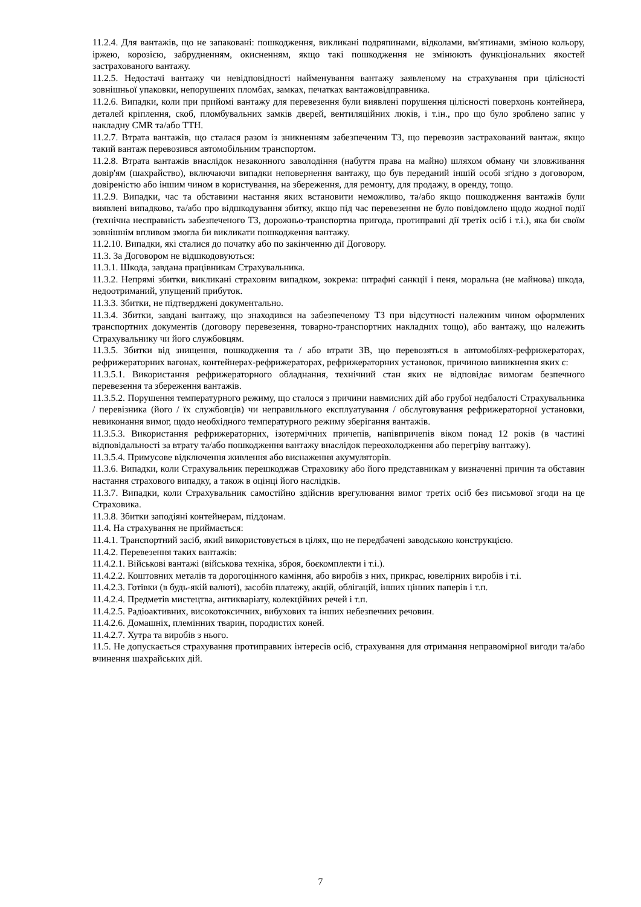11.2.4. Для вантажів, що не запаковані: пошкодження, викликані подряпинами, відколами, вм'ятинами, зміною кольору, іржею, корозією, забрудненням, окисненням, якщо такі пошкодження не змінюють функціональних якостей застрахованого вантажу.
11.2.5. Недостачі вантажу чи невідповідності найменування вантажу заявленому на страхування при цілісності зовнішньої упаковки, непорушених пломбах, замках, печатках вантажовідправника.
11.2.6. Випадки, коли при прийомі вантажу для перевезення були виявлені порушення цілісності поверхонь контейнера, деталей кріплення, скоб, пломбувальних замків дверей, вентиляційних люків, і т.ін., про що було зроблено запис у накладну CMR та/або ТТН.
11.2.7. Втрата вантажів, що сталася разом із зникненням забезпеченим ТЗ, що перевозив застрахований вантаж, якщо такий вантаж перевозився автомобільним транспортом.
11.2.8. Втрата вантажів внаслідок незаконного заволодіння (набуття права на майно) шляхом обману чи зловживання довір'ям (шахрайство), включаючи випадки неповернення вантажу, що був переданий іншій особі згідно з договором, довіреністю або іншим чином в користування, на збереження, для ремонту, для продажу, в оренду, тощо.
11.2.9. Випадки, час та обставини настання яких встановити неможливо, та/або якщо пошкодження вантажів були виявлені випадково, та/або про відшкодування збитку, якщо під час перевезення не було повідомлено щодо жодної події (технічна несправність забезпеченого ТЗ, дорожньо-транспортна пригода, протиправні дії третіх осіб і т.і.), яка би своїм зовнішнім впливом змогла би викликати пошкодження вантажу.
11.2.10. Випадки, які сталися до початку або по закінченню дії Договору.
11.3. За Договором не відшкодовуються:
11.3.1. Шкода, завдана працівникам Страхувальника.
11.3.2. Непрямі збитки, викликані страховим випадком, зокрема: штрафні санкції і пеня, моральна (не майнова) шкода, недоотриманий, упущений прибуток.
11.3.3. Збитки, не підтверджені документально.
11.3.4. Збитки, завдані вантажу, що знаходився на забезпеченому ТЗ при відсутності належним чином оформлених транспортних документів (договору перевезення, товарно-транспортних накладних тощо), або вантажу, що належить Страхувальнику чи його службовцям.
11.3.5. Збитки від знищення, пошкодження та / або втрати ЗВ, що перевозяться в автомобілях-рефрижераторах, рефрижераторних вагонах, контейнерах-рефрижераторах, рефрижераторних установок, причиною виникнення яких є:
11.3.5.1. Використання рефрижераторного обладнання, технічний стан яких не відповідає вимогам безпечного перевезення та збереження вантажів.
11.3.5.2. Порушення температурного режиму, що сталося з причини навмисних дій або грубої недбалості Страхувальника / перевізника (його / їх службовців) чи неправильного експлуатування / обслуговування рефрижераторної установки, невиконання вимог, щодо необхідного температурного режиму зберігання вантажів.
11.3.5.3. Використання рефрижераторних, ізотермічних причепів, напівпричепів віком понад 12 років (в частині відповідальності за втрату та/або пошкодження вантажу внаслідок переохолодження або перегріву вантажу).
11.3.5.4. Примусове відключення живлення або виснаження акумуляторів.
11.3.6. Випадки, коли Страхувальник перешкоджав Страховику або його представникам у визначенні причин та обставин настання страхового випадку, а також в оцінці його наслідків.
11.3.7. Випадки, коли Страхувальник самостійно здійснив врегулювання вимог третіх осіб без письмової згоди на це Страховика.
11.3.8. Збитки заподіяні контейнерам, піддонам.
11.4. На страхування не приймається:
11.4.1. Транспортний засіб, який використовується в цілях, що не передбачені заводською конструкцією.
11.4.2. Перевезення таких вантажів:
11.4.2.1. Військові вантажі (військова техніка, зброя, боєкомплекти і т.і.).
11.4.2.2. Коштовних металів та дорогоцінного каміння, або виробів з них, прикрас, ювелірних виробів і т.і.
11.4.2.3. Готівки (в будь-якій валюті), засобів платежу, акцій, облігацій, інших цінних паперів і т.п.
11.4.2.4. Предметів мистецтва, антикваріату, колекційних речей і т.п.
11.4.2.5. Радіоактивних, високотоксичних, вибухових та інших небезпечних речовин.
11.4.2.6. Домашніх, племінних тварин, породистих коней.
11.4.2.7. Хутра та виробів з нього.
11.5. Не допускається страхування протиправних інтересів осіб, страхування для отримання неправомірної вигоди та/або вчинення шахрайських дій.
7